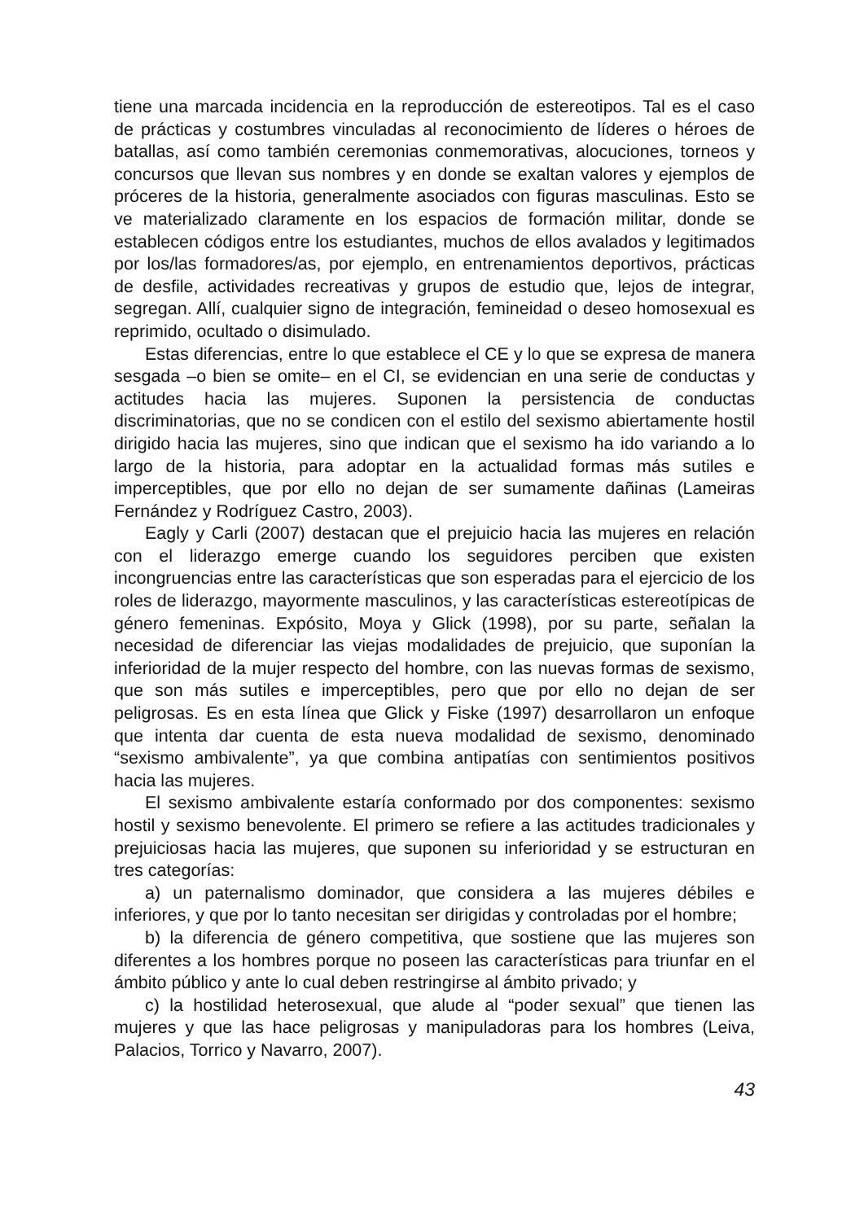tiene una marcada incidencia en la reproducción de estereotipos. Tal es el caso de prácticas y costumbres vinculadas al reconocimiento de líderes o héroes de batallas, así como también ceremonias conmemorativas, alocuciones, torneos y concursos que llevan sus nombres y en donde se exaltan valores y ejemplos de próceres de la historia, generalmente asociados con figuras masculinas. Esto se ve materializado claramente en los espacios de formación militar, donde se establecen códigos entre los estudiantes, muchos de ellos avalados y legitimados por los/las formadores/as, por ejemplo, en entrenamientos deportivos, prácticas de desfile, actividades recreativas y grupos de estudio que, lejos de integrar, segregan. Allí, cualquier signo de integración, femineidad o deseo homosexual es reprimido, ocultado o disimulado.
Estas diferencias, entre lo que establece el CE y lo que se expresa de manera sesgada –o bien se omite– en el CI, se evidencian en una serie de conductas y actitudes hacia las mujeres. Suponen la persistencia de conductas discriminatorias, que no se condicen con el estilo del sexismo abiertamente hostil dirigido hacia las mujeres, sino que indican que el sexismo ha ido variando a lo largo de la historia, para adoptar en la actualidad formas más sutiles e imperceptibles, que por ello no dejan de ser sumamente dañinas (Lameiras Fernández y Rodríguez Castro, 2003).
Eagly y Carli (2007) destacan que el prejuicio hacia las mujeres en relación con el liderazgo emerge cuando los seguidores perciben que existen incongruencias entre las características que son esperadas para el ejercicio de los roles de liderazgo, mayormente masculinos, y las características estereotípicas de género femeninas. Expósito, Moya y Glick (1998), por su parte, señalan la necesidad de diferenciar las viejas modalidades de prejuicio, que suponían la inferioridad de la mujer respecto del hombre, con las nuevas formas de sexismo, que son más sutiles e imperceptibles, pero que por ello no dejan de ser peligrosas. Es en esta línea que Glick y Fiske (1997) desarrollaron un enfoque que intenta dar cuenta de esta nueva modalidad de sexismo, denominado “sexismo ambivalente”, ya que combina antipatías con sentimientos positivos hacia las mujeres.
El sexismo ambivalente estaría conformado por dos componentes: sexismo hostil y sexismo benevolente. El primero se refiere a las actitudes tradicionales y prejuiciosas hacia las mujeres, que suponen su inferioridad y se estructuran en tres categorías:
a) un paternalismo dominador, que considera a las mujeres débiles e inferiores, y que por lo tanto necesitan ser dirigidas y controladas por el hombre;
b) la diferencia de género competitiva, que sostiene que las mujeres son diferentes a los hombres porque no poseen las características para triunfar en el ámbito público y ante lo cual deben restringirse al ámbito privado; y
c) la hostilidad heterosexual, que alude al “poder sexual” que tienen las mujeres y que las hace peligrosas y manipuladoras para los hombres (Leiva, Palacios, Torrico y Navarro, 2007).
43